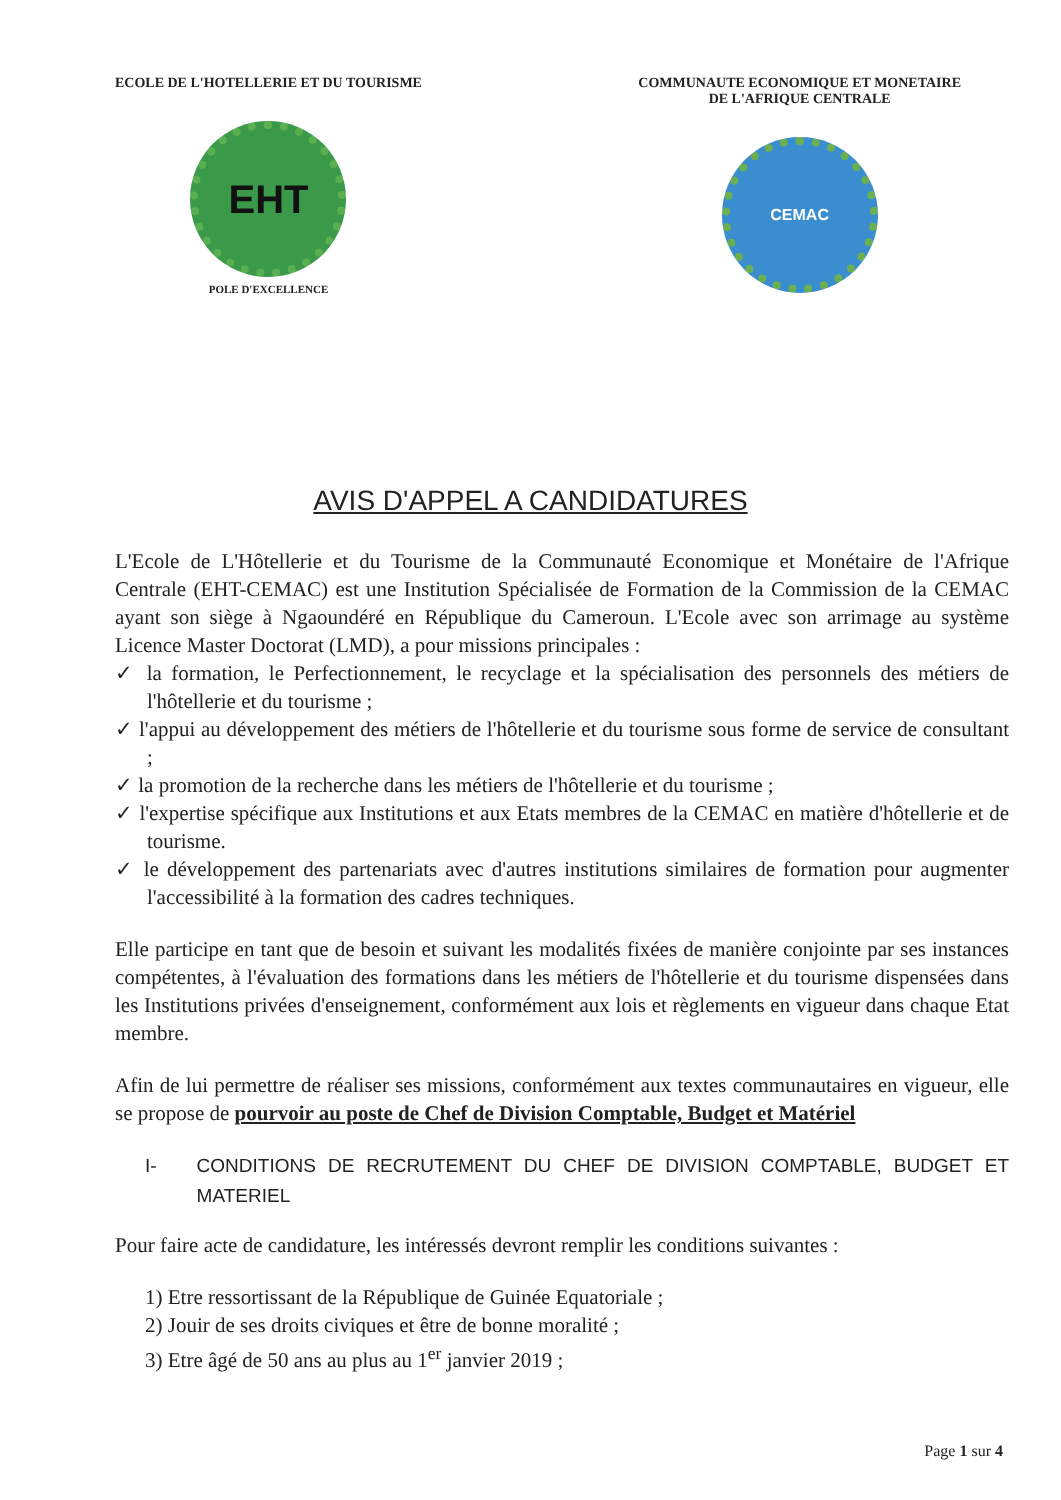ECOLE DE L'HOTELLERIE ET DU TOURISME
EHT
POLE D'EXCELLENCE
COMMUNAUTE ECONOMIQUE ET MONETAIRE
DE L'AFRIQUE CENTRALE
CEMAC
AVIS D'APPEL A CANDIDATURES
L'Ecole de L'Hôtellerie et du Tourisme de la Communauté Economique et Monétaire de l'Afrique Centrale (EHT-CEMAC) est une Institution Spécialisée de Formation de la Commission de la CEMAC ayant son siège à Ngaoundéré en République du Cameroun. L'Ecole avec son arrimage au système Licence Master Doctorat (LMD), a pour missions principales :
✓ la formation, le Perfectionnement, le recyclage et la spécialisation des personnels des métiers de l'hôtellerie et du tourisme ;
✓ l'appui au développement des métiers de l'hôtellerie et du tourisme sous forme de service de consultant ;
✓ la promotion de la recherche dans les métiers de l'hôtellerie et du tourisme ;
✓ l'expertise spécifique aux Institutions et aux Etats membres de la CEMAC en matière d'hôtellerie et de tourisme.
✓ le développement des partenariats avec d'autres institutions similaires de formation pour augmenter l'accessibilité à la formation des cadres techniques.
Elle participe en tant que de besoin et suivant les modalités fixées de manière conjointe par ses instances compétentes, à l'évaluation des formations dans les métiers de l'hôtellerie et du tourisme dispensées dans les Institutions privées d'enseignement, conformément aux lois et règlements en vigueur dans chaque Etat membre.
Afin de lui permettre de réaliser ses missions, conformément aux textes communautaires en vigueur, elle se propose de pourvoir au poste de Chef de Division Comptable, Budget et Matériel
I- CONDITIONS DE RECRUTEMENT DU CHEF DE DIVISION COMPTABLE, BUDGET ET MATERIEL
Pour faire acte de candidature, les intéressés devront remplir les conditions suivantes :
1) Etre ressortissant de la République de Guinée Equatoriale ;
2) Jouir de ses droits civiques et être de bonne moralité ;
3) Etre âgé de 50 ans au plus au 1<sup>er</sup> janvier 2019 ;
Page 1 sur 4